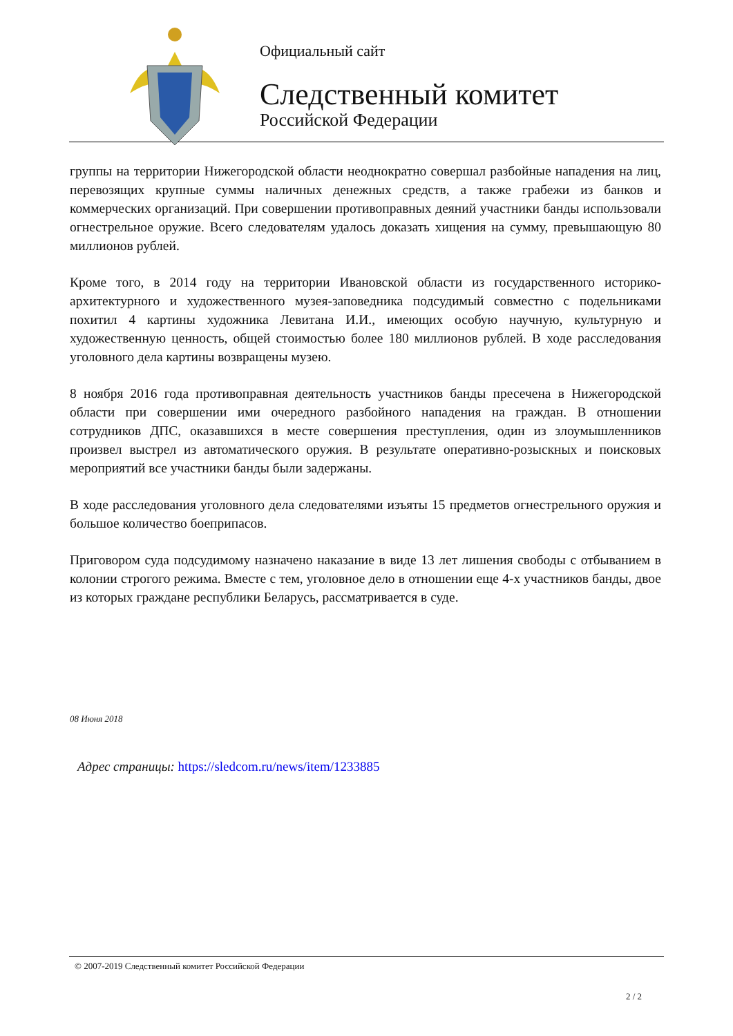Официальный сайт
Следственный комитет
Российской Федерации
группы на территории Нижегородской области неоднократно совершал разбойные нападения на лиц, перевозящих крупные суммы наличных денежных средств, а также грабежи из банков и коммерческих организаций. При совершении противоправных деяний участники банды использовали огнестрельное оружие. Всего следователям удалось доказать хищения на сумму, превышающую 80 миллионов рублей.
Кроме того, в 2014 году на территории Ивановской области из государственного историко-архитектурного и художественного музея-заповедника подсудимый совместно с подельниками похитил 4 картины художника Левитана И.И., имеющих особую научную, культурную и художественную ценность, общей стоимостью более 180 миллионов рублей. В ходе расследования уголовного дела картины возвращены музею.
8 ноября 2016 года противоправная деятельность участников банды пресечена в Нижегородской области при совершении ими очередного разбойного нападения на граждан. В отношении сотрудников ДПС, оказавшихся в месте совершения преступления, один из злоумышленников произвел выстрел из автоматического оружия. В результате оперативно-розыскных и поисковых мероприятий все участники банды были задержаны.
В ходе расследования уголовного дела следователями изъяты 15 предметов огнестрельного оружия и большое количество боеприпасов.
Приговором суда подсудимому назначено наказание в виде 13 лет лишения свободы с отбыванием в колонии строгого режима. Вместе с тем, уголовное дело в отношении еще 4-х участников банды, двое из которых граждане республики Беларусь, рассматривается в суде.
08 Июня 2018
Адрес страницы: https://sledcom.ru/news/item/1233885
© 2007-2019 Следственный комитет Российской Федерации
2 / 2